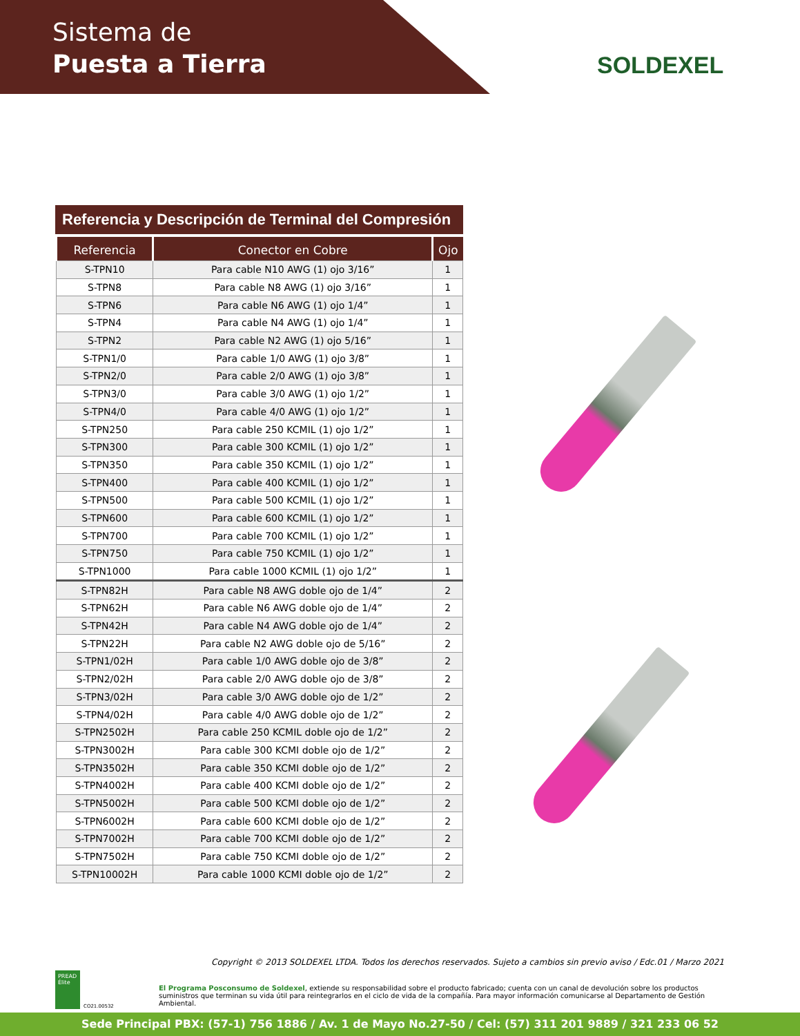Sistema de
Puesta a Tierra
SOLDEXEL
Referencia y Descripción de Terminal del Compresión
| Referencia | Conector en Cobre | Ojo |
| --- | --- | --- |
| S-TPN10 | Para cable N10 AWG (1) ojo 3/16” | 1 |
| S-TPN8 | Para cable N8 AWG (1) ojo 3/16” | 1 |
| S-TPN6 | Para cable N6 AWG (1) ojo 1/4” | 1 |
| S-TPN4 | Para cable N4 AWG (1) ojo 1/4” | 1 |
| S-TPN2 | Para cable N2 AWG (1) ojo 5/16” | 1 |
| S-TPN1/0 | Para cable 1/0 AWG (1) ojo 3/8” | 1 |
| S-TPN2/0 | Para cable 2/0 AWG (1) ojo 3/8” | 1 |
| S-TPN3/0 | Para cable 3/0 AWG (1) ojo 1/2” | 1 |
| S-TPN4/0 | Para cable 4/0 AWG (1) ojo 1/2” | 1 |
| S-TPN250 | Para cable 250 KCMIL (1) ojo 1/2” | 1 |
| S-TPN300 | Para cable 300 KCMIL (1) ojo 1/2” | 1 |
| S-TPN350 | Para cable 350 KCMIL (1) ojo 1/2” | 1 |
| S-TPN400 | Para cable 400 KCMIL (1) ojo 1/2” | 1 |
| S-TPN500 | Para cable 500 KCMIL (1) ojo 1/2” | 1 |
| S-TPN600 | Para cable 600 KCMIL (1) ojo 1/2” | 1 |
| S-TPN700 | Para cable 700 KCMIL (1) ojo 1/2” | 1 |
| S-TPN750 | Para cable 750 KCMIL (1) ojo 1/2” | 1 |
| S-TPN1000 | Para cable 1000 KCMIL (1) ojo 1/2” | 1 |
| S-TPN82H | Para cable N8 AWG doble ojo de 1/4” | 2 |
| S-TPN62H | Para cable N6 AWG doble ojo de 1/4” | 2 |
| S-TPN42H | Para cable N4 AWG doble ojo de 1/4” | 2 |
| S-TPN22H | Para cable N2 AWG doble ojo de 5/16” | 2 |
| S-TPN1/02H | Para cable 1/0 AWG doble ojo de 3/8” | 2 |
| S-TPN2/02H | Para cable 2/0 AWG doble ojo de 3/8” | 2 |
| S-TPN3/02H | Para cable 3/0 AWG doble ojo de 1/2” | 2 |
| S-TPN4/02H | Para cable 4/0 AWG doble ojo de 1/2” | 2 |
| S-TPN2502H | Para cable 250 KCMIL doble ojo de 1/2” | 2 |
| S-TPN3002H | Para cable 300 KCMI doble ojo de 1/2” | 2 |
| S-TPN3502H | Para cable 350 KCMI doble ojo de 1/2” | 2 |
| S-TPN4002H | Para cable 400 KCMI doble ojo de 1/2” | 2 |
| S-TPN5002H | Para cable 500 KCMI doble ojo de 1/2” | 2 |
| S-TPN6002H | Para cable 600 KCMI doble ojo de 1/2” | 2 |
| S-TPN7002H | Para cable 700 KCMI doble ojo de 1/2” | 2 |
| S-TPN7502H | Para cable 750 KCMI doble ojo de 1/2” | 2 |
| S-TPN10002H | Para cable 1000 KCMI doble ojo de 1/2” | 2 |
Copyright © 2013 SOLDEXEL LTDA. Todos los derechos reservados. Sujeto a cambios sin previo aviso / Edc.01 / Marzo 2021
PREAD Élite
CO21.00532
El Programa Posconsumo de Soldexel, extiende su responsabilidad sobre el producto fabricado; cuenta con un canal de devolución sobre los productos suministros que terminan su vida útil para reintegrarlos en el ciclo de vida de la compañía. Para mayor información comunicarse al Departamento de Gestión Ambiental.
Sede Principal PBX: (57-1) 756 1886 / Av. 1 de Mayo No.27-50 / Cel: (57) 311 201 9889 / 321 233 06 52